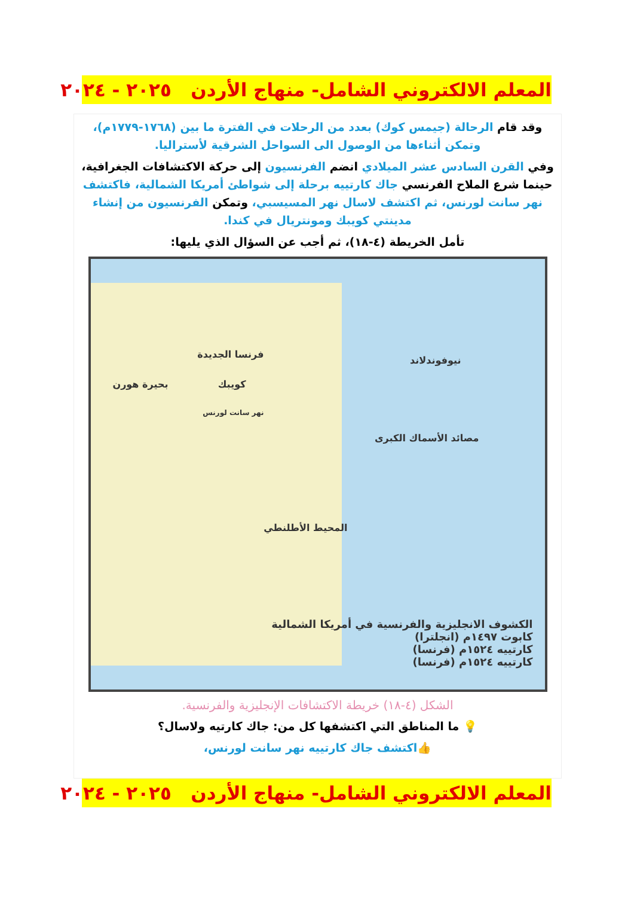المعلم الالكتروني الشامل- منهاج الأردن ٢٠٢٥ - ٢٠٢٤
وقد قام الرحالة (جيمس كوك) بعدد من الرحلات في الفترة ما بين (١٧٦٨-١٧٧٩م)، وتمكن أثناءها من الوصول الى السواحل الشرقية لأستراليا.
وفي القرن السادس عشر الميلادي انضم الفرنسيون إلى حركة الاكتشافات الجغرافية، حينما شرع الملاح الفرنسي جاك كارتييه برحلة إلى شواطئ أمريكا الشمالية، فاكتشف نهر سانت لورنس، ثم اكتشف لاسال نهر المسيسبي، وتمكن الفرنسيون من إنشاء مدينتي كويبك ومونتريال في كندا.
تأمل الخريطة (٤-١٨)، ثم أجب عن السؤال الذي يليها:
فرنسا الجديدة
كويبك بحيرة هورن
نهر سانت لورنس
نيوفوندلاند
مصائد الأسماك الكبرى
المحيط الأطلنطي
الكشوف الانجليزية والفرنسية في أمريكا الشمالية
كابوت ١٤٩٧م (انجلترا)
كارتييه ١٥٢٤م (فرنسا)
كارتييه ١٥٢٤م (فرنسا)
الشكل (٤-١٨) خريطة الاكتشافات الإنجليزية والفرنسية.
💡 ما المناطق التي اكتشفها كل من: جاك كارتيه ولاسال؟
👍اكتشف جاك كارتييه نهر سانت لورنس،
المعلم الالكتروني الشامل- منهاج الأردن ٢٠٢٥ - ٢٠٢٤